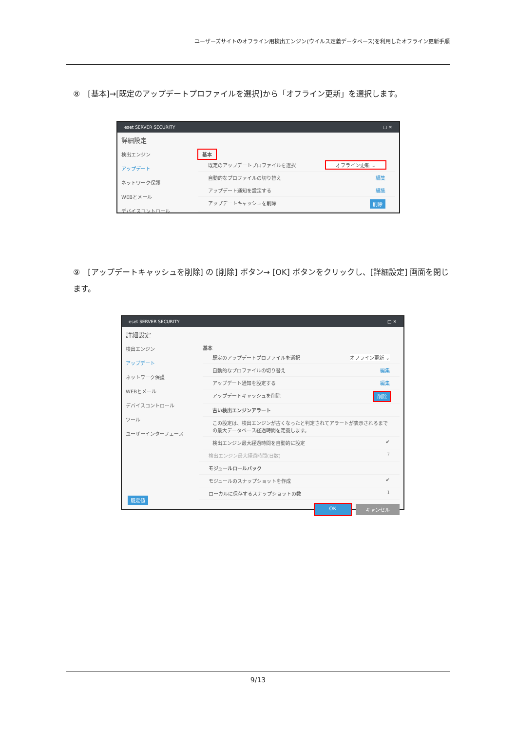ユーザーズサイトのオフライン用検出エンジン(ウイルス定義データベース)を利用したオフライン更新手順
⑧　[基本]→[既定のアップデートプロファイルを選択]から「オフライン更新」を選択します。
eset SERVER SECURITY □ ✕
詳細設定
検出エンジン
アップデート
ネットワーク保護
WEBとメール
デバイスコントロール
基本
既定のアップデートプロファイルを選択 オフライン更新 ⌄
自動的なプロファイルの切り替え 編集
アップデート通知を設定する 編集
アップデートキャッシュを削除 削除
⑨　[アップデートキャッシュを削除] の [削除] ボタン→ [OK] ボタンをクリックし、[詳細設定] 画面を閉じます。
eset SERVER SECURITY □ ✕
詳細設定
検出エンジン
アップデート
ネットワーク保護
WEBとメール
デバイスコントロール
ツール
ユーザーインターフェース
基本
既定のアップデートプロファイルを選択 オフライン更新 ⌄
自動的なプロファイルの切り替え 編集
アップデート通知を設定する 編集
アップデートキャッシュを削除 削除
古い検出エンジンアラート
この設定は、検出エンジンが古くなったと判定されてアラートが表示されるまでの最大データベース経過時間を定義します。
検出エンジン最大経過時間を自動的に設定 ✔
検出エンジン最大経過時間(日数) 7
モジュールロールバック
モジュールのスナップショットを作成 ✔
ローカルに保存するスナップショットの数 1
OK キャンセル
既定値
9/13